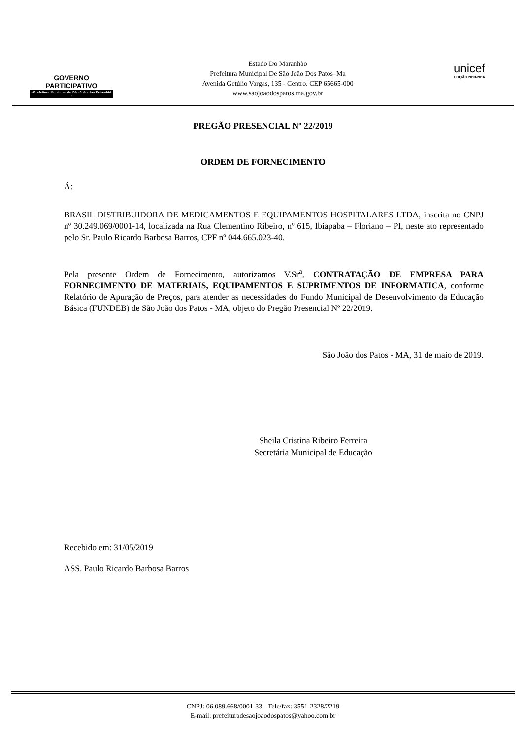GOVERNO PARTICIPATIVO
- Prefeitura Municipal de São João dos Patos-MA -
Estado Do Maranhão
Prefeitura Municipal De São João Dos Patos–Ma
Avenida Getúlio Vargas, 135 - Centro. CEP 65665-000
www.saojoaodospatos.ma.gov.br
unicef
EDIÇÃO 2013-2016
PREGÃO PRESENCIAL Nº 22/2019
ORDEM DE FORNECIMENTO
Á:
BRASIL DISTRIBUIDORA DE MEDICAMENTOS E EQUIPAMENTOS HOSPITALARES LTDA, inscrita no CNPJ nº 30.249.069/0001-14, localizada na Rua Clementino Ribeiro, nº 615, Ibiapaba – Floriano – PI, neste ato representado pelo Sr. Paulo Ricardo Barbosa Barros, CPF nº 044.665.023-40.
Pela presente Ordem de Fornecimento, autorizamos V.Sr<sup>a</sup>, CONTRATAÇÃO DE EMPRESA PARA FORNECIMENTO DE MATERIAIS, EQUIPAMENTOS E SUPRIMENTOS DE INFORMATICA, conforme Relatório de Apuração de Preços, para atender as necessidades do Fundo Municipal de Desenvolvimento da Educação Básica (FUNDEB) de São João dos Patos - MA, objeto do Pregão Presencial Nº 22/2019.
São João dos Patos - MA, 31 de maio de 2019.
Sheila Cristina Ribeiro Ferreira
Secretária Municipal de Educação
Recebido em: 31/05/2019
ASS. Paulo Ricardo Barbosa Barros
CNPJ: 06.089.668/0001-33 - Tele/fax: 3551-2328/2219
E-mail: prefeituradesaojoaodospatos@yahoo.com.br